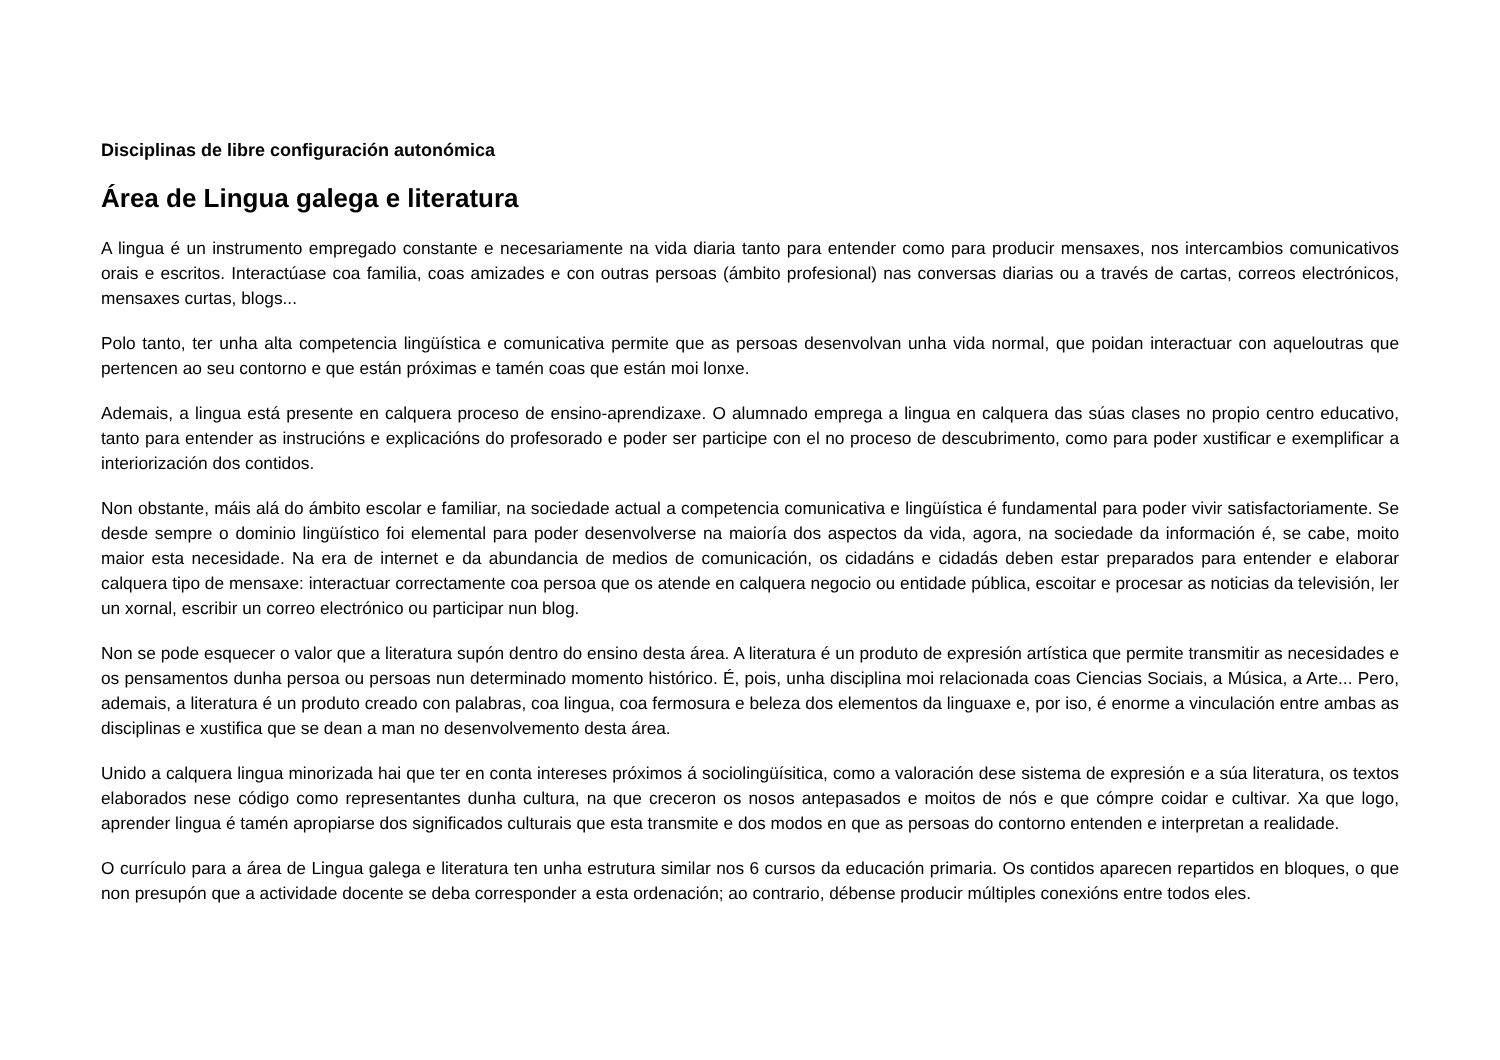Disciplinas de libre configuración autonómica
Área de Lingua galega e literatura
A lingua é un instrumento empregado constante e necesariamente na vida diaria tanto para entender como para producir mensaxes, nos intercambios comunicativos orais e escritos. Interactúase coa familia, coas amizades e con outras persoas (ámbito profesional) nas conversas diarias ou a través de cartas, correos electrónicos, mensaxes curtas, blogs...
Polo tanto, ter unha alta competencia lingüística e comunicativa permite que as persoas desenvolvan unha vida normal, que poidan interactuar con aqueloutras que pertencen ao seu contorno e que están próximas e tamén coas que están moi lonxe.
Ademais, a lingua está presente en calquera proceso de ensino-aprendizaxe. O alumnado emprega a lingua en calquera das súas clases no propio centro educativo, tanto para entender as instrucións e explicacións do profesorado e poder ser participe con el no proceso de descubrimento, como para poder xustificar e exemplificar a interiorización dos contidos.
Non obstante, máis alá do ámbito escolar e familiar, na sociedade actual a competencia comunicativa e lingüística é fundamental para poder vivir satisfactoriamente. Se desde sempre o dominio lingüístico foi elemental para poder desenvolverse na maioría dos aspectos da vida, agora, na sociedade da información é, se cabe, moito maior esta necesidade. Na era de internet e da abundancia de medios de comunicación, os cidadáns e cidadás deben estar preparados para entender e elaborar calquera tipo de mensaxe: interactuar correctamente coa persoa que os atende en calquera negocio ou entidade pública, escoitar e procesar as noticias da televisión, ler un xornal, escribir un correo electrónico ou participar nun blog.
Non se pode esquecer o valor que a literatura supón dentro do ensino desta área. A literatura é un produto de expresión artística que permite transmitir as necesidades e os pensamentos dunha persoa ou persoas nun determinado momento histórico. É, pois, unha disciplina moi relacionada coas Ciencias Sociais, a Música, a Arte... Pero, ademais, a literatura é un produto creado con palabras, coa lingua, coa fermosura e beleza dos elementos da linguaxe e, por iso, é enorme a vinculación entre ambas as disciplinas e xustifica que se dean a man no desenvolvemento desta área.
Unido a calquera lingua minorizada hai que ter en conta intereses próximos á sociolingüísitica, como a valoración dese sistema de expresión e a súa literatura, os textos elaborados nese código como representantes dunha cultura, na que creceron os nosos antepasados e moitos de nós e que cómpre coidar e cultivar. Xa que logo, aprender lingua é tamén apropiarse dos significados culturais que esta transmite e dos modos en que as persoas do contorno entenden e interpretan a realidade.
O currículo para a área de Lingua galega e literatura ten unha estrutura similar nos 6 cursos da educación primaria. Os contidos aparecen repartidos en bloques, o que non presupón que a actividade docente se deba corresponder a esta ordenación; ao contrario, débense producir múltiples conexións entre todos eles.